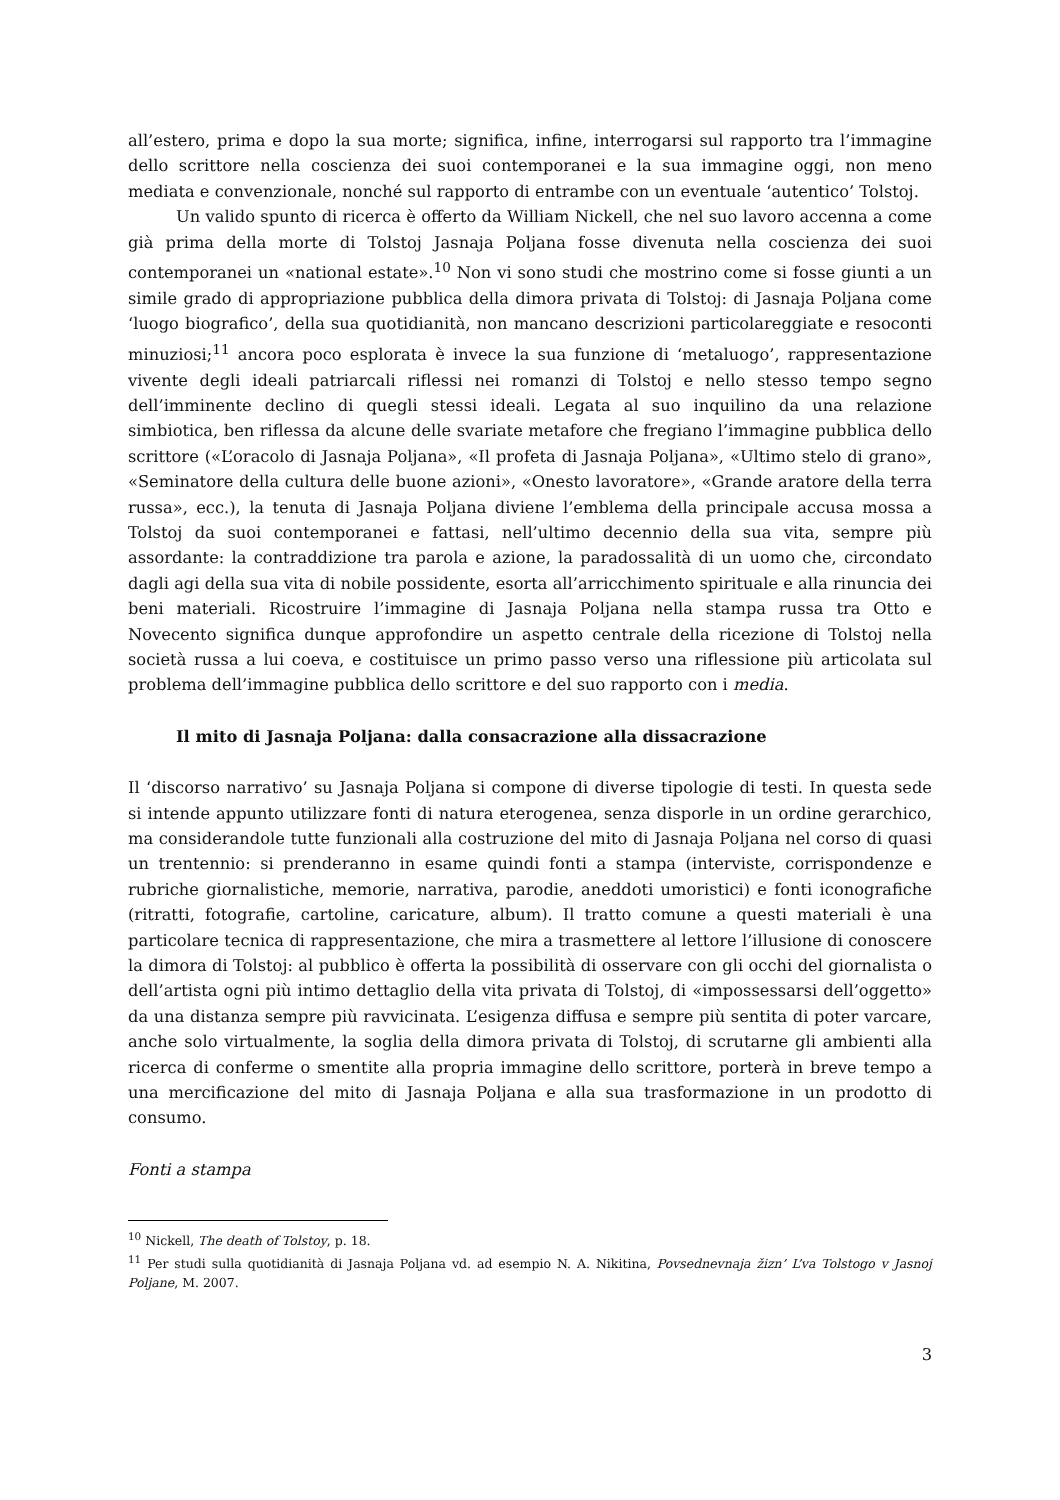all’estero, prima e dopo la sua morte; significa, infine, interrogarsi sul rapporto tra l’immagine dello scrittore nella coscienza dei suoi contemporanei e la sua immagine oggi, non meno mediata e convenzionale, nonché sul rapporto di entrambe con un eventuale ‘autentico’ Tolstoj.
Un valido spunto di ricerca è offerto da William Nickell, che nel suo lavoro accenna a come già prima della morte di Tolstoj Jasnaja Poljana fosse divenuta nella coscienza dei suoi contemporanei un «national estate».<sup>10</sup> Non vi sono studi che mostrino come si fosse giunti a un simile grado di appropriazione pubblica della dimora privata di Tolstoj: di Jasnaja Poljana come ‘luogo biografico’, della sua quotidianità, non mancano descrizioni particolareggiate e resoconti minuziosi;<sup>11</sup> ancora poco esplorata è invece la sua funzione di ‘metaluogo’, rappresentazione vivente degli ideali patriarcali riflessi nei romanzi di Tolstoj e nello stesso tempo segno dell’imminente declino di quegli stessi ideali. Legata al suo inquilino da una relazione simbiotica, ben riflessa da alcune delle svariate metafore che fregiano l’immagine pubblica dello scrittore («L’oracolo di Jasnaja Poljana», «Il profeta di Jasnaja Poljana», «Ultimo stelo di grano», «Seminatore della cultura delle buone azioni», «Onesto lavoratore», «Grande aratore della terra russa», ecc.), la tenuta di Jasnaja Poljana diviene l’emblema della principale accusa mossa a Tolstoj da suoi contemporanei e fattasi, nell’ultimo decennio della sua vita, sempre più assordante: la contraddizione tra parola e azione, la paradossalità di un uomo che, circondato dagli agi della sua vita di nobile possidente, esorta all’arricchimento spirituale e alla rinuncia dei beni materiali. Ricostruire l’immagine di Jasnaja Poljana nella stampa russa tra Otto e Novecento significa dunque approfondire un aspetto centrale della ricezione di Tolstoj nella società russa a lui coeva, e costituisce un primo passo verso una riflessione più articolata sul problema dell’immagine pubblica dello scrittore e del suo rapporto con i media.
Il mito di Jasnaja Poljana: dalla consacrazione alla dissacrazione
Il ‘discorso narrativo’ su Jasnaja Poljana si compone di diverse tipologie di testi. In questa sede si intende appunto utilizzare fonti di natura eterogenea, senza disporle in un ordine gerarchico, ma considerandole tutte funzionali alla costruzione del mito di Jasnaja Poljana nel corso di quasi un trentennio: si prenderanno in esame quindi fonti a stampa (interviste, corrispondenze e rubriche giornalistiche, memorie, narrativa, parodie, aneddoti umoristici) e fonti iconografiche (ritratti, fotografie, cartoline, caricature, album). Il tratto comune a questi materiali è una particolare tecnica di rappresentazione, che mira a trasmettere al lettore l’illusione di conoscere la dimora di Tolstoj: al pubblico è offerta la possibilità di osservare con gli occhi del giornalista o dell’artista ogni più intimo dettaglio della vita privata di Tolstoj, di «impossessarsi dell’oggetto» da una distanza sempre più ravvicinata. L’esigenza diffusa e sempre più sentita di poter varcare, anche solo virtualmente, la soglia della dimora privata di Tolstoj, di scrutarne gli ambienti alla ricerca di conferme o smentite alla propria immagine dello scrittore, porterà in breve tempo a una mercificazione del mito di Jasnaja Poljana e alla sua trasformazione in un prodotto di consumo.
Fonti a stampa
<sup>10</sup> Nickell, The death of Tolstoy, p. 18.
<sup>11</sup> Per studi sulla quotidianità di Jasnaja Poljana vd. ad esempio N. A. Nikitina, Povsednevnaja žizn’ L’va Tolstogo v Jasnoj Poljane, M. 2007.
3